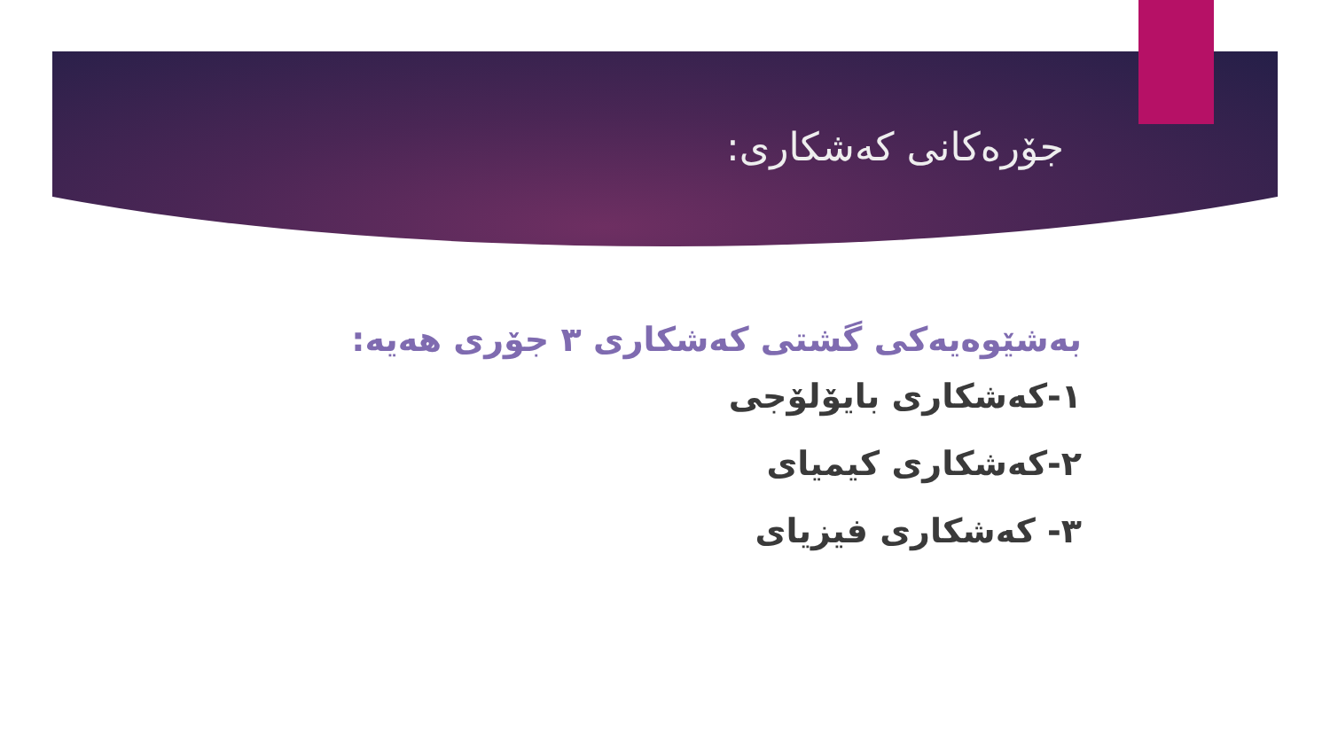جۆرەکانی کەشکاری:
بەشێوەیەکی گشتی کەشکاری ٣ جۆری هەیە:
١-کەشکاری بایۆلۆجی
٢-کەشکاری کیمیای
٣- کەشکاری فیزیای